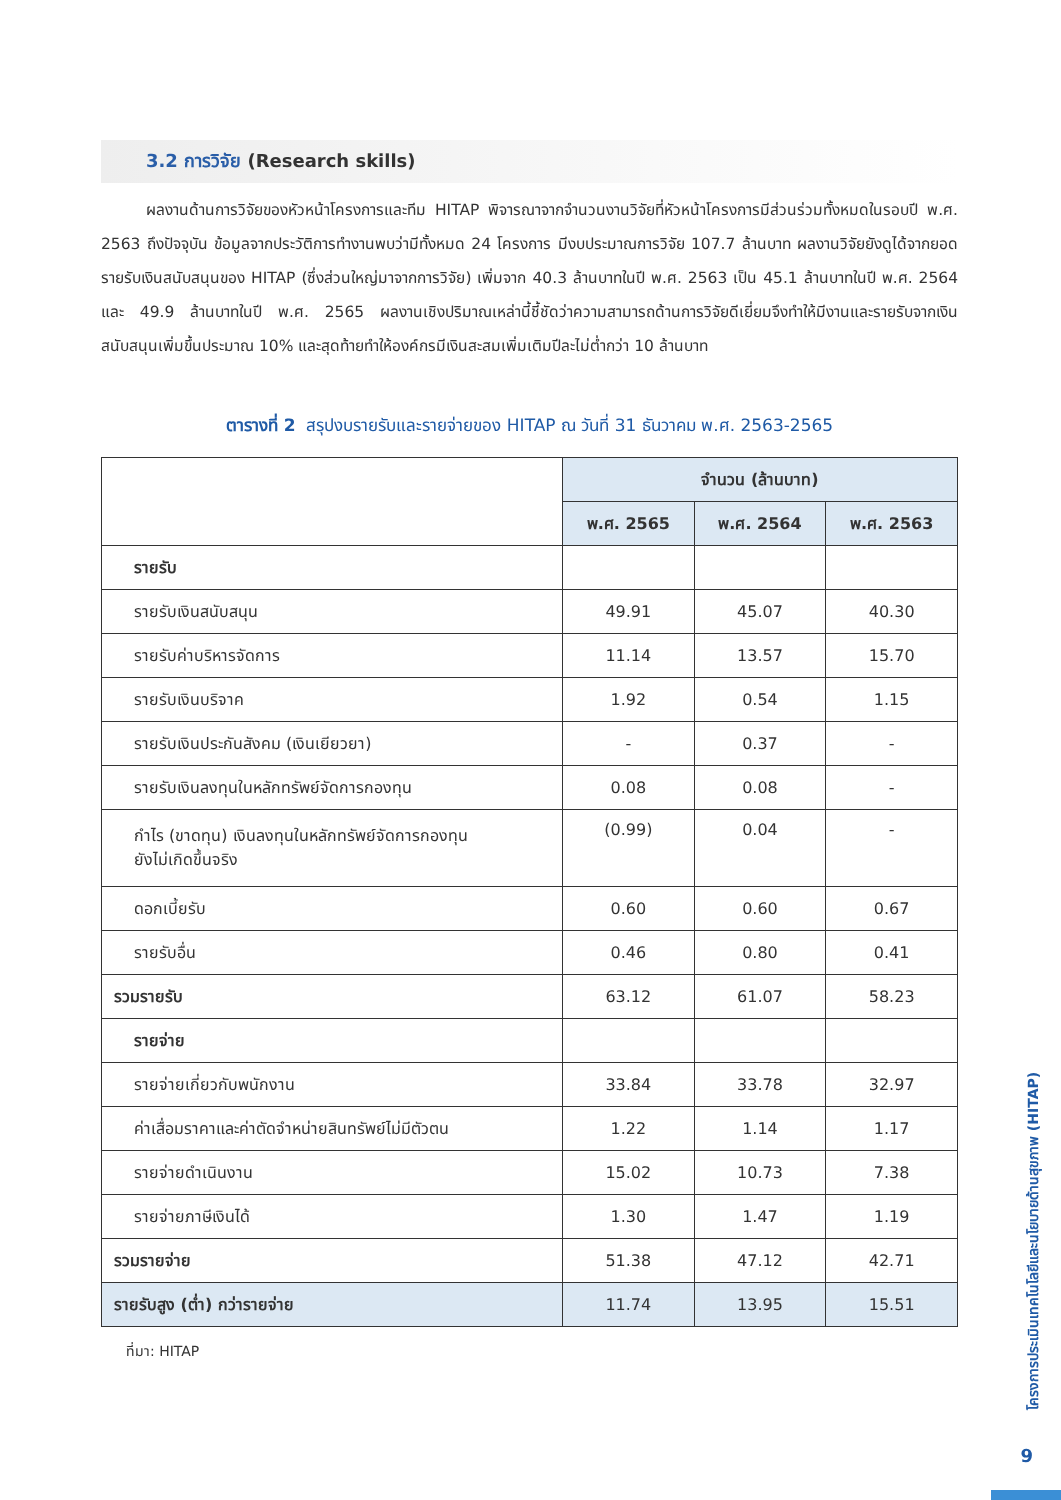3.2 การวิจัย (Research skills)
ผลงานด้านการวิจัยของหัวหน้าโครงการและทีม HITAP พิจารณาจากจำนวนงานวิจัยที่หัวหน้าโครงการมีส่วนร่วมทั้งหมดในรอบปี พ.ศ. 2563 ถึงปัจจุบัน ข้อมูลจากประวัติการทำงานพบว่ามีทั้งหมด 24 โครงการ มีงบประมาณการวิจัย 107.7 ล้านบาท ผลงานวิจัยยังดูได้จากยอดรายรับเงินสนับสนุนของ HITAP (ซึ่งส่วนใหญ่มาจากการวิจัย) เพิ่มจาก 40.3 ล้านบาทในปี พ.ศ. 2563 เป็น 45.1 ล้านบาทในปี พ.ศ. 2564 และ 49.9 ล้านบาทในปี พ.ศ. 2565 ผลงานเชิงปริมาณเหล่านี้ชี้ชัดว่าความสามารถด้านการวิจัยดีเยี่ยมจึงทำให้มีงานและรายรับจากเงินสนับสนุนเพิ่มขึ้นประมาณ 10% และสุดท้ายทำให้องค์กรมีเงินสะสมเพิ่มเติมปีละไม่ต่ำกว่า 10 ล้านบาท
ตารางที่ 2 สรุปงบรายรับและรายจ่ายของ HITAP ณ วันที่ 31 ธันวาคม พ.ศ. 2563-2565
| | จำนวน (ล้านบาท) | | |
| | พ.ศ. 2565 | พ.ศ. 2564 | พ.ศ. 2563 |
| รายรับ | | | |
| รายรับเงินสนับสนุน | 49.91 | 45.07 | 40.30 |
| รายรับค่าบริหารจัดการ | 11.14 | 13.57 | 15.70 |
| รายรับเงินบริจาค | 1.92 | 0.54 | 1.15 |
| รายรับเงินประกันสังคม (เงินเยียวยา) | - | 0.37 | - |
| รายรับเงินลงทุนในหลักทรัพย์จัดการกองทุน | 0.08 | 0.08 | - |
| กำไร (ขาดทุน) เงินลงทุนในหลักทรัพย์จัดการกองทุน ยังไม่เกิดขึ้นจริง | (0.99) | 0.04 | - |
| ดอกเบี้ยรับ | 0.60 | 0.60 | 0.67 |
| รายรับอื่น | 0.46 | 0.80 | 0.41 |
| รวมรายรับ | 63.12 | 61.07 | 58.23 |
| รายจ่าย | | | |
| รายจ่ายเกี่ยวกับพนักงาน | 33.84 | 33.78 | 32.97 |
| ค่าเสื่อมราคาและค่าตัดจำหน่ายสินทรัพย์ไม่มีตัวตน | 1.22 | 1.14 | 1.17 |
| รายจ่ายดำเนินงาน | 15.02 | 10.73 | 7.38 |
| รายจ่ายภาษีเงินได้ | 1.30 | 1.47 | 1.19 |
| รวมรายจ่าย | 51.38 | 47.12 | 42.71 |
| รายรับสูง (ต่ำ) กว่ารายจ่าย | 11.74 | 13.95 | 15.51 |
ที่มา: HITAP
โครงการประเมินเทคโนโลยีและนโยบายด้านสุขภาพ (HITAP)
9